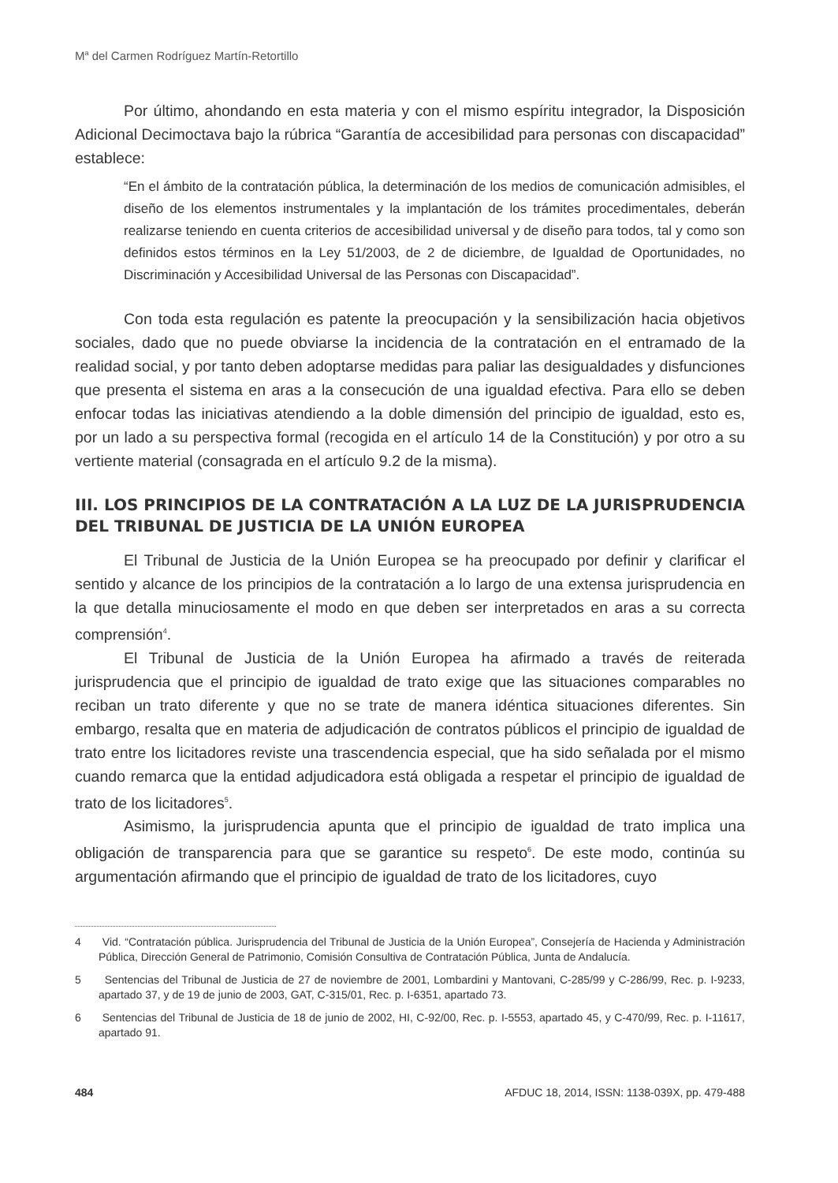M<sup>a</sup> del Carmen Rodríguez Martín-Retortillo
Por último, ahondando en esta materia y con el mismo espíritu integrador, la Disposición Adicional Decimoctava bajo la rúbrica “Garantía de accesibilidad para personas con discapacidad” establece:
“En el ámbito de la contratación pública, la determinación de los medios de comunicación admisibles, el diseño de los elementos instrumentales y la implantación de los trámites procedimentales, deberán realizarse teniendo en cuenta criterios de accesibilidad universal y de diseño para todos, tal y como son definidos estos términos en la Ley 51/2003, de 2 de diciembre, de Igualdad de Oportunidades, no Discriminación y Accesibilidad Universal de las Personas con Discapacidad”.
Con toda esta regulación es patente la preocupación y la sensibilización hacia objetivos sociales, dado que no puede obviarse la incidencia de la contratación en el entramado de la realidad social, y por tanto deben adoptarse medidas para paliar las desigualdades y disfunciones que presenta el sistema en aras a la consecución de una igualdad efectiva. Para ello se deben enfocar todas las iniciativas atendiendo a la doble dimensión del principio de igualdad, esto es, por un lado a su perspectiva formal (recogida en el artículo 14 de la Constitución) y por otro a su vertiente material (consagrada en el artículo 9.2 de la misma).
III. LOS PRINCIPIOS DE LA CONTRATACIÓN A LA LUZ DE LA JURISPRUDENCIA DEL TRIBUNAL DE JUSTICIA DE LA UNIÓN EUROPEA
El Tribunal de Justicia de la Unión Europea se ha preocupado por definir y clarificar el sentido y alcance de los principios de la contratación a lo largo de una extensa jurisprudencia en la que detalla minuciosamente el modo en que deben ser interpretados en aras a su correcta comprensión<sup>4</sup>.
El Tribunal de Justicia de la Unión Europea ha afirmado a través de reiterada jurisprudencia que el principio de igualdad de trato exige que las situaciones comparables no reciban un trato diferente y que no se trate de manera idéntica situaciones diferentes. Sin embargo, resalta que en materia de adjudicación de contratos públicos el principio de igualdad de trato entre los licitadores reviste una trascendencia especial, que ha sido señalada por el mismo cuando remarca que la entidad adjudicadora está obligada a respetar el principio de igualdad de trato de los licitadores<sup>5</sup>.
Asimismo, la jurisprudencia apunta que el principio de igualdad de trato implica una obligación de transparencia para que se garantice su respeto<sup>6</sup>. De este modo, continúa su argumentación afirmando que el principio de igualdad de trato de los licitadores, cuyo
4 Vid. “Contratación pública. Jurisprudencia del Tribunal de Justicia de la Unión Europea”, Consejería de Hacienda y Administración Pública, Dirección General de Patrimonio, Comisión Consultiva de Contratación Pública, Junta de Andalucía.
5 Sentencias del Tribunal de Justicia de 27 de noviembre de 2001, Lombardini y Mantovani, C-285/99 y C-286/99, Rec. p. I-9233, apartado 37, y de 19 de junio de 2003, GAT, C-315/01, Rec. p. I-6351, apartado 73.
6 Sentencias del Tribunal de Justicia de 18 de junio de 2002, HI, C-92/00, Rec. p. I-5553, apartado 45, y C-470/99, Rec. p. I-11617, apartado 91.
484 AFDUC 18, 2014, ISSN: 1138-039X, pp. 479-488